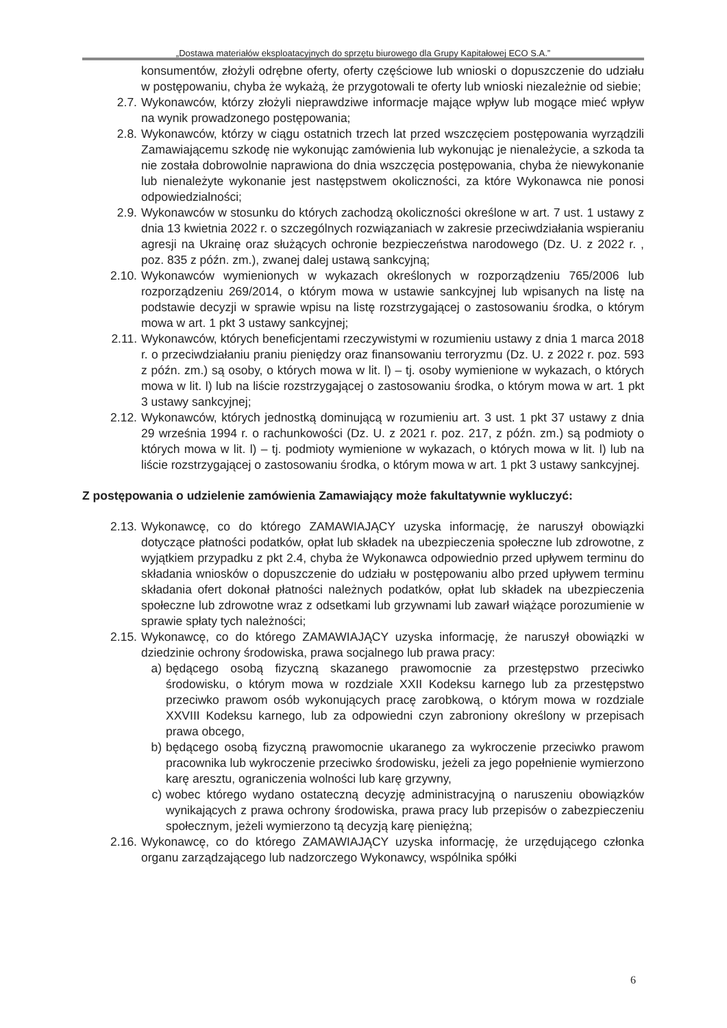„Dostawa materiałów eksploatacyjnych do sprzętu biurowego dla Grupy Kapitałowej ECO S.A.”
konsumentów, złożyli odrębne oferty, oferty częściowe lub wnioski o dopuszczenie do udziału w postępowaniu, chyba że wykażą, że przygotowali te oferty lub wnioski niezależnie od siebie;
2.7. Wykonawców, którzy złożyli nieprawdziwe informacje mające wpływ lub mogące mieć wpływ na wynik prowadzonego postępowania;
2.8. Wykonawców, którzy w ciągu ostatnich trzech lat przed wszczęciem postępowania wyrządzili Zamawiającemu szkodę nie wykonując zamówienia lub wykonując je nienależycie, a szkoda ta nie została dobrowolnie naprawiona do dnia wszczęcia postępowania, chyba że niewykonanie lub nienależyte wykonanie jest następstwem okoliczności, za które Wykonawca nie ponosi odpowiedzialności;
2.9. Wykonawców w stosunku do których zachodzą okoliczności określone w art. 7 ust. 1 ustawy z dnia 13 kwietnia 2022 r. o szczególnych rozwiązaniach w zakresie przeciwdziałania wspieraniu agresji na Ukrainę oraz służących ochronie bezpieczeństwa narodowego (Dz. U. z 2022 r. , poz. 835 z późn. zm.), zwanej dalej ustawą sankcyjną;
2.10. Wykonawców wymienionych w wykazach określonych w rozporządzeniu 765/2006 lub rozporządzeniu 269/2014, o którym mowa w ustawie sankcyjnej lub wpisanych na listę na podstawie decyzji w sprawie wpisu na listę rozstrzygającej o zastosowaniu środka, o którym mowa w art. 1 pkt 3 ustawy sankcyjnej;
2.11. Wykonawców, których beneficjentami rzeczywistymi w rozumieniu ustawy z dnia 1 marca 2018 r. o przeciwdziałaniu praniu pieniędzy oraz finansowaniu terroryzmu (Dz. U. z 2022 r. poz. 593 z późn. zm.) są osoby, o których mowa w lit. l) – tj. osoby wymienione w wykazach, o których mowa w lit. l) lub na liście rozstrzygającej o zastosowaniu środka, o którym mowa w art. 1 pkt 3 ustawy sankcyjnej;
2.12. Wykonawców, których jednostką dominującą w rozumieniu art. 3 ust. 1 pkt 37 ustawy z dnia 29 września 1994 r. o rachunkowości (Dz. U. z 2021 r. poz. 217, z późn. zm.) są podmioty o których mowa w lit. l) – tj. podmioty wymienione w wykazach, o których mowa w lit. l) lub na liście rozstrzygającej o zastosowaniu środka, o którym mowa w art. 1 pkt 3 ustawy sankcyjnej.
Z postępowania o udzielenie zamówienia Zamawiający może fakultatywnie wykluczyć:
2.13. Wykonawcę, co do którego ZAMAWIAJĄCY uzyska informację, że naruszył obowiązki dotyczące płatności podatków, opłat lub składek na ubezpieczenia społeczne lub zdrowotne, z wyjątkiem przypadku z pkt 2.4, chyba że Wykonawca odpowiednio przed upływem terminu do składania wniosków o dopuszczenie do udziału w postępowaniu albo przed upływem terminu składania ofert dokonał płatności należnych podatków, opłat lub składek na ubezpieczenia społeczne lub zdrowotne wraz z odsetkami lub grzywnami lub zawarł wiążące porozumienie w sprawie spłaty tych należności;
2.15. Wykonawcę, co do którego ZAMAWIAJĄCY uzyska informację, że naruszył obowiązki w dziedzinie ochrony środowiska, prawa socjalnego lub prawa pracy:
a) będącego osobą fizyczną skazanego prawomocnie za przestępstwo przeciwko środowisku, o którym mowa w rozdziale XXII Kodeksu karnego lub za przestępstwo przeciwko prawom osób wykonujących pracę zarobkową, o którym mowa w rozdziale XXVIII Kodeksu karnego, lub za odpowiedni czyn zabroniony określony w przepisach prawa obcego,
b) będącego osobą fizyczną prawomocnie ukaranego za wykroczenie przeciwko prawom pracownika lub wykroczenie przeciwko środowisku, jeżeli za jego popełnienie wymierzono karę aresztu, ograniczenia wolności lub karę grzywny,
c) wobec którego wydano ostateczną decyzję administracyjną o naruszeniu obowiązków wynikających z prawa ochrony środowiska, prawa pracy lub przepisów o zabezpieczeniu społecznym, jeżeli wymierzono tą decyzją karę pieniężną;
2.16. Wykonawcę, co do którego ZAMAWIAJĄCY uzyska informację, że urzędującego członka organu zarządzającego lub nadzorczego Wykonawcy, wspólnika spółki
6